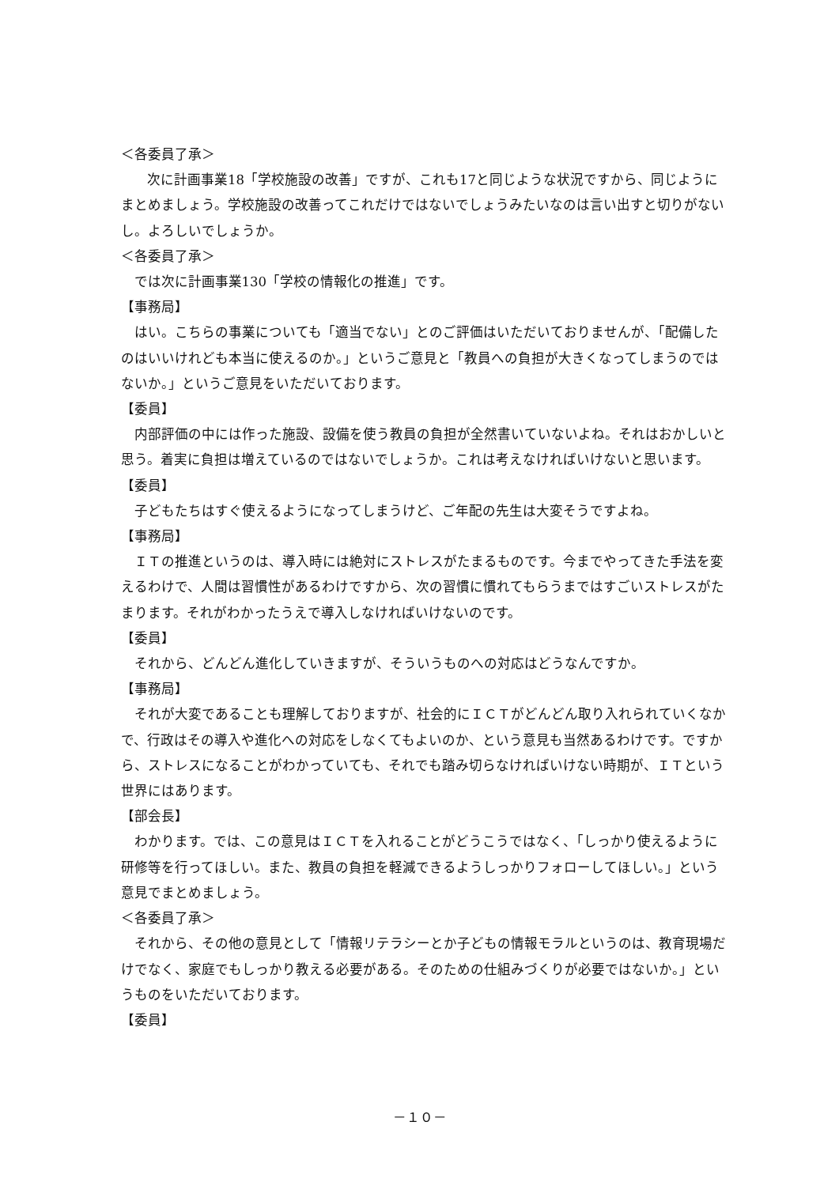＜各委員了承＞
次に計画事業18「学校施設の改善」ですが、これも17と同じような状況ですから、同じようにまとめましょう。学校施設の改善ってこれだけではないでしょうみたいなのは言い出すと切りがないし。よろしいでしょうか。
＜各委員了承＞
では次に計画事業130「学校の情報化の推進」です。
【事務局】
はい。こちらの事業についても「適当でない」とのご評価はいただいておりませんが、「配備したのはいいけれども本当に使えるのか。」というご意見と「教員への負担が大きくなってしまうのではないか。」というご意見をいただいております。
【委員】
内部評価の中には作った施設、設備を使う教員の負担が全然書いていないよね。それはおかしいと思う。着実に負担は増えているのではないでしょうか。これは考えなければいけないと思います。
【委員】
子どもたちはすぐ使えるようになってしまうけど、ご年配の先生は大変そうですよね。
【事務局】
ＩＴの推進というのは、導入時には絶対にストレスがたまるものです。今までやってきた手法を変えるわけで、人間は習慣性があるわけですから、次の習慣に慣れてもらうまではすごいストレスがたまります。それがわかったうえで導入しなければいけないのです。
【委員】
それから、どんどん進化していきますが、そういうものへの対応はどうなんですか。
【事務局】
それが大変であることも理解しておりますが、社会的にＩＣＴがどんどん取り入れられていくなかで、行政はその導入や進化への対応をしなくてもよいのか、という意見も当然あるわけです。ですから、ストレスになることがわかっていても、それでも踏み切らなければいけない時期が、ＩＴという世界にはあります。
【部会長】
わかります。では、この意見はＩＣＴを入れることがどうこうではなく、「しっかり使えるように研修等を行ってほしい。また、教員の負担を軽減できるようしっかりフォローしてほしい。」という意見でまとめましょう。
＜各委員了承＞
それから、その他の意見として「情報リテラシーとか子どもの情報モラルというのは、教育現場だけでなく、家庭でもしっかり教える必要がある。そのための仕組みづくりが必要ではないか。」というものをいただいております。
【委員】
－１０－